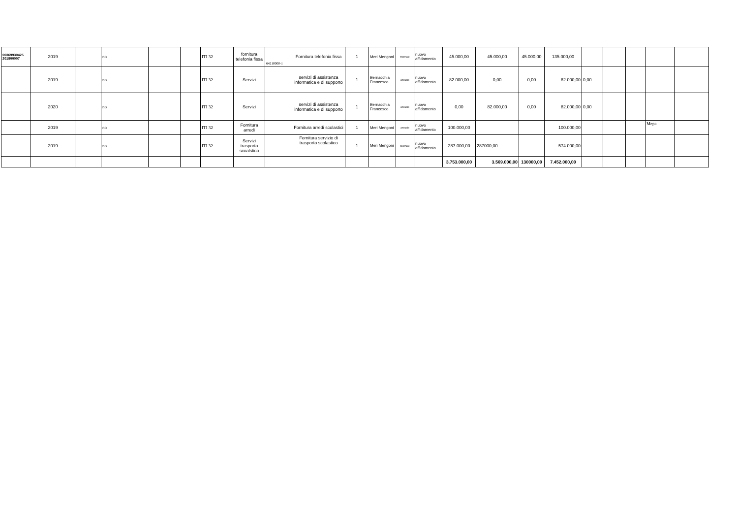| 00369930425 201900007 | 2019 | | no | | | ITI 32 | fornitura telefonia fissa | 64210000-1 | Fornitura telefonia fissa | 1 | Meri Mengoni | triennale | nuovo affidamento | 45.000,00 | 45.000,00 | 45.000,00 | 135.000,00 | | | | | |
| | 2019 | | no | | | ITI 32 | Servizi | | servizi di assistenza informatica e di supporto | 1 | Bernacchia Francesco | annuale | nuovo affidamento | 82.000,00 | 0,00 | 0,00 | 82.000,00 | 0,00 | | | | |
| | 2020 | | no | | | ITI 32 | Servizi | | servizi di assistenza informatica e di supporto | 1 | Bernacchia Francesco | annuale | nuovo affidamento | 0,00 | 82.000,00 | 0,00 | 82.000,00 | 0,00 | | | | |
| | 2019 | | no | | | ITI 32 | Fornitura arredi | | Fornitura arredi scolastici | 1 | Meri Mengoni | annuale | nuovo affidamento | 100.000,00 | | | 100.000,00 | | | | Mepa | |
| | 2019 | | no | | | ITI 32 | Servizi trasporto scoalstico | | Fornitura servizio di trasporto scolastico | 1 | Meri Mengoni | biennale | nuovo affidamento | 287.000,00 | 287000,00 | | 574.000,00 | | | | | |
| | | | | | | | | | | | | | | 3.753.000,00 | 3.569.000,00 | 130000,00 | 7.452.000,00 | | | | | |